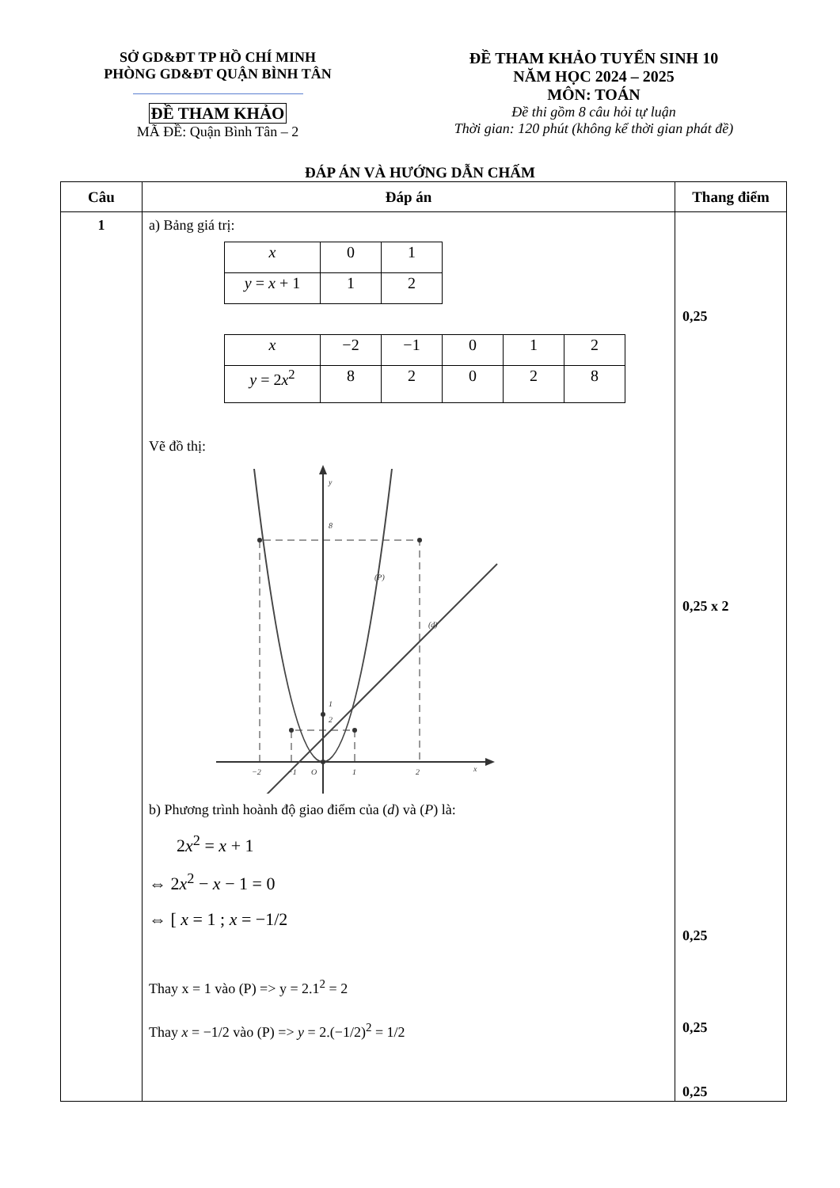SỞ GD&ĐT TP HỒ CHÍ MINH
PHÒNG GD&ĐT QUẬN BÌNH TÂN
ĐỀ THAM KHẢO
MÃ ĐỀ: Quận Bình Tân – 2
ĐỀ THAM KHẢO TUYỂN SINH 10
NĂM HỌC 2024 – 2025
MÔN: TOÁN
Đề thi gồm 8 câu hỏi tự luận
Thời gian: 120 phút (không kể thời gian phát đề)
ĐÁP ÁN VÀ HƯỚNG DẪN CHẤM
| Câu | Đáp án | Thang điểm |
| --- | --- | --- |
| 1 | a) Bảng giá trị: / x / 0 / 1 / / y = x + 1 / 1 / 2 / / x / −2 / −1 / 0 / 1 / 2 / / y = 2 x<sup>2</sup> / 8 / 2 / 0 / 2 / 8 / Vẽ đồ thị: y 8 2 1 (P) (d) −2 −1 O 1 2 x b) Phương trình hoành độ giao điểm của ( d ) và ( P ) là: 2 x<sup>2</sup> = x + 1 ⇔ 2 x<sup>2</sup> − x − 1 = 0 ⇔ [ x = 1 ; x = −1/2 Thay x = 1 vào (P) => y = 2.1<sup>2</sup> = 2 Thay x = −1/2 vào (P) => y = 2.(−1/2)<sup>2</sup> = 1/2 | 0,25 0,25 x 2 0,25 0,25 0,25 |